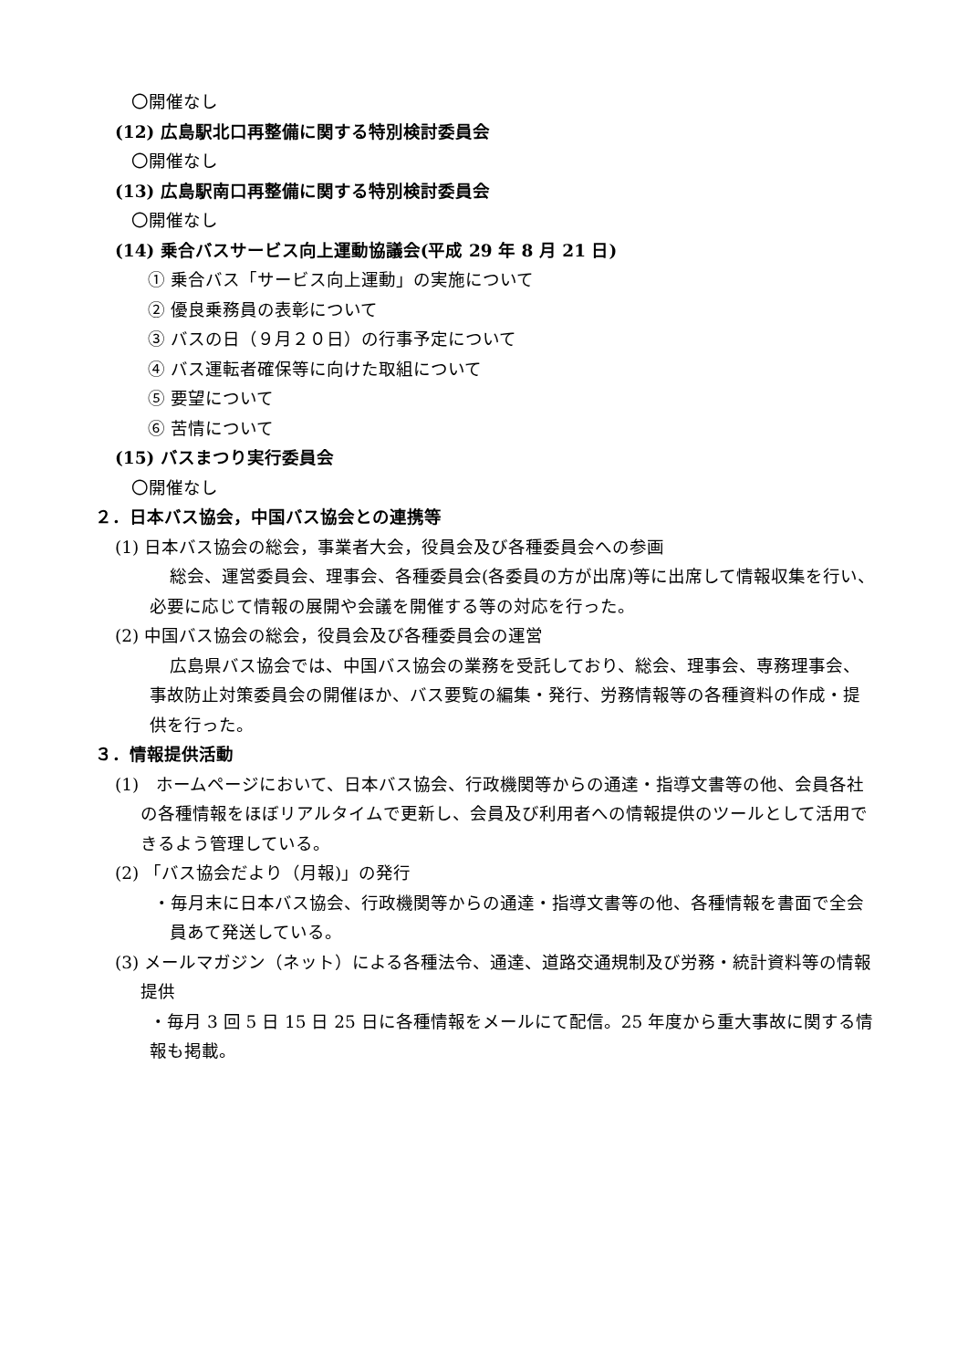〇開催なし
(12) 広島駅北口再整備に関する特別検討委員会
〇開催なし
(13) 広島駅南口再整備に関する特別検討委員会
〇開催なし
(14) 乗合バスサービス向上運動協議会(平成 29 年 8 月 21 日)
① 乗合バス「サービス向上運動」の実施について
② 優良乗務員の表彰について
③ バスの日（９月２０日）の行事予定について
④ バス運転者確保等に向けた取組について
⑤ 要望について
⑥ 苦情について
(15) バスまつり実行委員会
〇開催なし
２．日本バス協会，中国バス協会との連携等
(1) 日本バス協会の総会，事業者大会，役員会及び各種委員会への参画
総会、運営委員会、理事会、各種委員会(各委員の方が出席)等に出席して情報収集を行い、必要に応じて情報の展開や会議を開催する等の対応を行った。
(2) 中国バス協会の総会，役員会及び各種委員会の運営
広島県バス協会では、中国バス協会の業務を受託しており、総会、理事会、専務理事会、事故防止対策委員会の開催ほか、バス要覧の編集・発行、労務情報等の各種資料の作成・提供を行った。
３．情報提供活動
(1)　ホームページにおいて、日本バス協会、行政機関等からの通達・指導文書等の他、会員各社の各種情報をほぼリアルタイムで更新し、会員及び利用者への情報提供のツールとして活用できるよう管理している。
(2) 「バス協会だより（月報)」の発行
・毎月末に日本バス協会、行政機関等からの通達・指導文書等の他、各種情報を書面で全会員あて発送している。
(3) メールマガジン（ネット）による各種法令、通達、道路交通規制及び労務・統計資料等の情報提供
・毎月 3 回 5 日 15 日 25 日に各種情報をメールにて配信。25 年度から重大事故に関する情報も掲載。